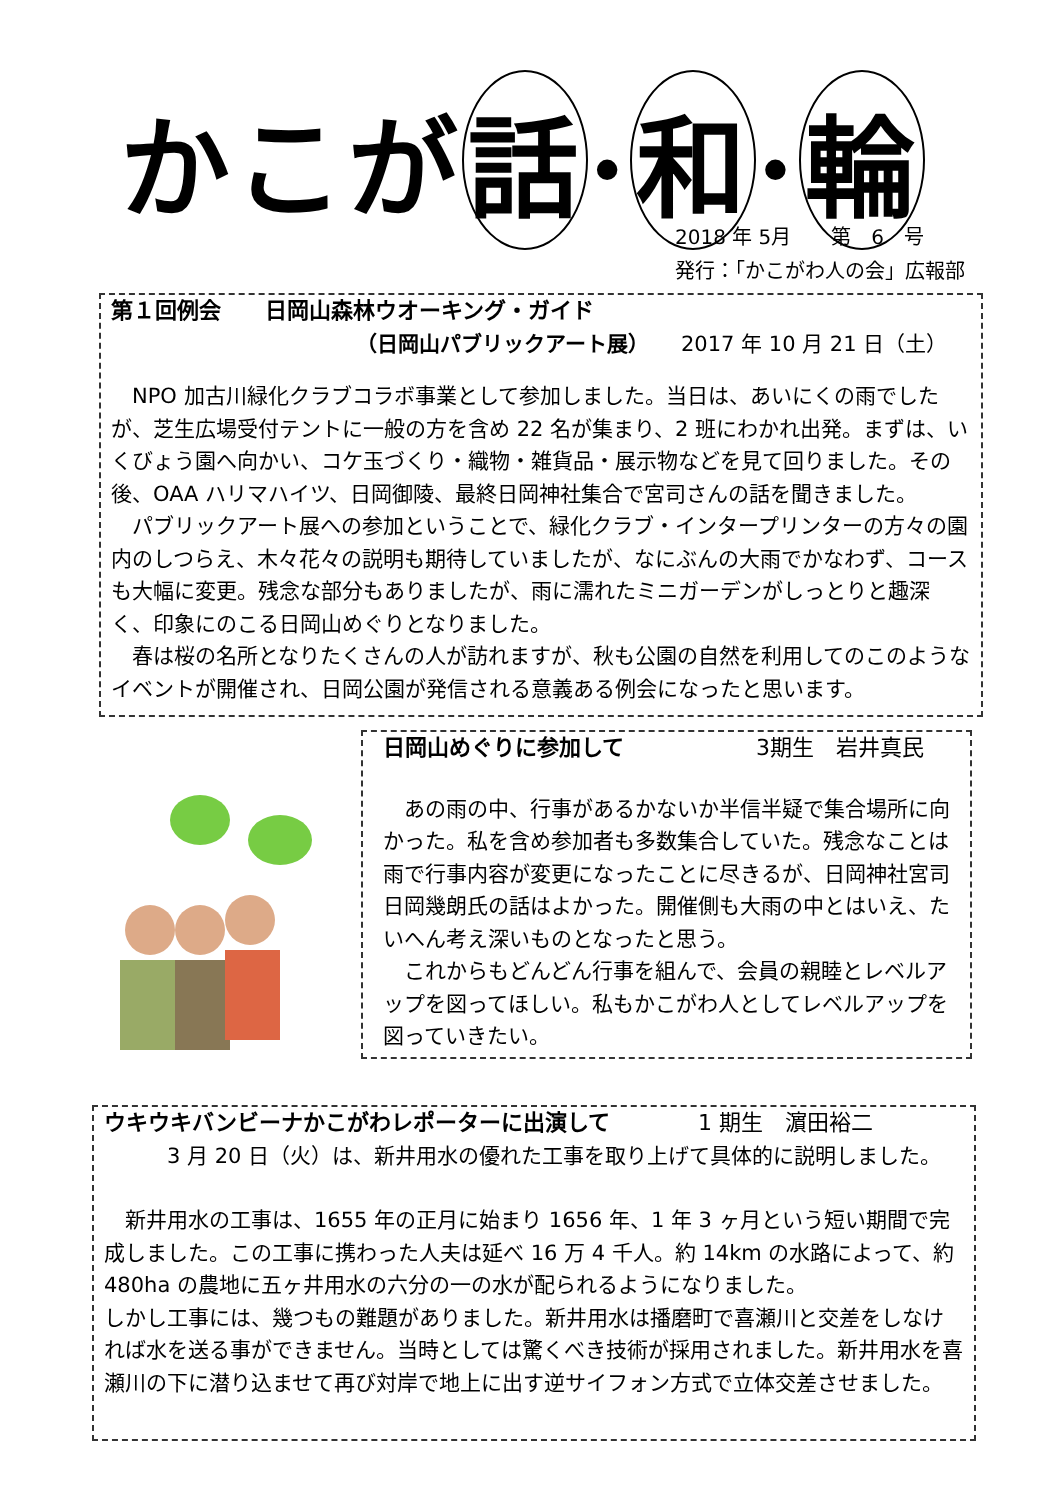かこが 話 · 和 · 輪
2018 年 5月　　第　6　号
発行：「かこがわ人の会」広報部
第１回例会　　日岡山森林ウオーキング・ガイド
（日岡山パブリックアート展）　　2017 年 10 月 21 日（土）
　NPO 加古川緑化クラブコラボ事業として参加しました。当日は、あいにくの雨でしたが、芝生広場受付テントに一般の方を含め 22 名が集まり、2 班にわかれ出発。まずは、いくびょう園へ向かい、コケ玉づくり・織物・雑貨品・展示物などを見て回りました。その後、OAA ハリマハイツ、日岡御陵、最終日岡神社集合で宮司さんの話を聞きました。
　パブリックアート展への参加ということで、緑化クラブ・インタープリンターの方々の園内のしつらえ、木々花々の説明も期待していましたが、なにぶんの大雨でかなわず、コースも大幅に変更。残念な部分もありましたが、雨に濡れたミニガーデンがしっとりと趣深く、印象にのこる日岡山めぐりとなりました。
　春は桜の名所となりたくさんの人が訪れますが、秋も公園の自然を利用してのこのようなイベントが開催され、日岡公園が発信される意義ある例会になったと思います。
日岡山めぐりに参加して　　　　　　3期生　岩井真民
　あの雨の中、行事があるかないか半信半疑で集合場所に向かった。私を含め参加者も多数集合していた。残念なことは雨で行事内容が変更になったことに尽きるが、日岡神社宮司日岡幾朗氏の話はよかった。開催側も大雨の中とはいえ、たいへん考え深いものとなったと思う。
　これからもどんどん行事を組んで、会員の親睦とレベルアップを図ってほしい。私もかこがわ人としてレベルアップを図っていきたい。
ウキウキバンビーナかこがわレポーターに出演して　　　　1 期生　濵田裕二
　　　3 月 20 日（火）は、新井用水の優れた工事を取り上げて具体的に説明しました。
　新井用水の工事は、1655 年の正月に始まり 1656 年、1 年 3 ヶ月という短い期間で完成しました。この工事に携わった人夫は延べ 16 万 4 千人。約 14km の水路によって、約 480ha の農地に五ヶ井用水の六分の一の水が配られるようになりました。
しかし工事には、幾つもの難題がありました。新井用水は播磨町で喜瀬川と交差をしなければ水を送る事ができません。当時としては驚くべき技術が採用されました。新井用水を喜瀬川の下に潜り込ませて再び対岸で地上に出す逆サイフォン方式で立体交差させました。